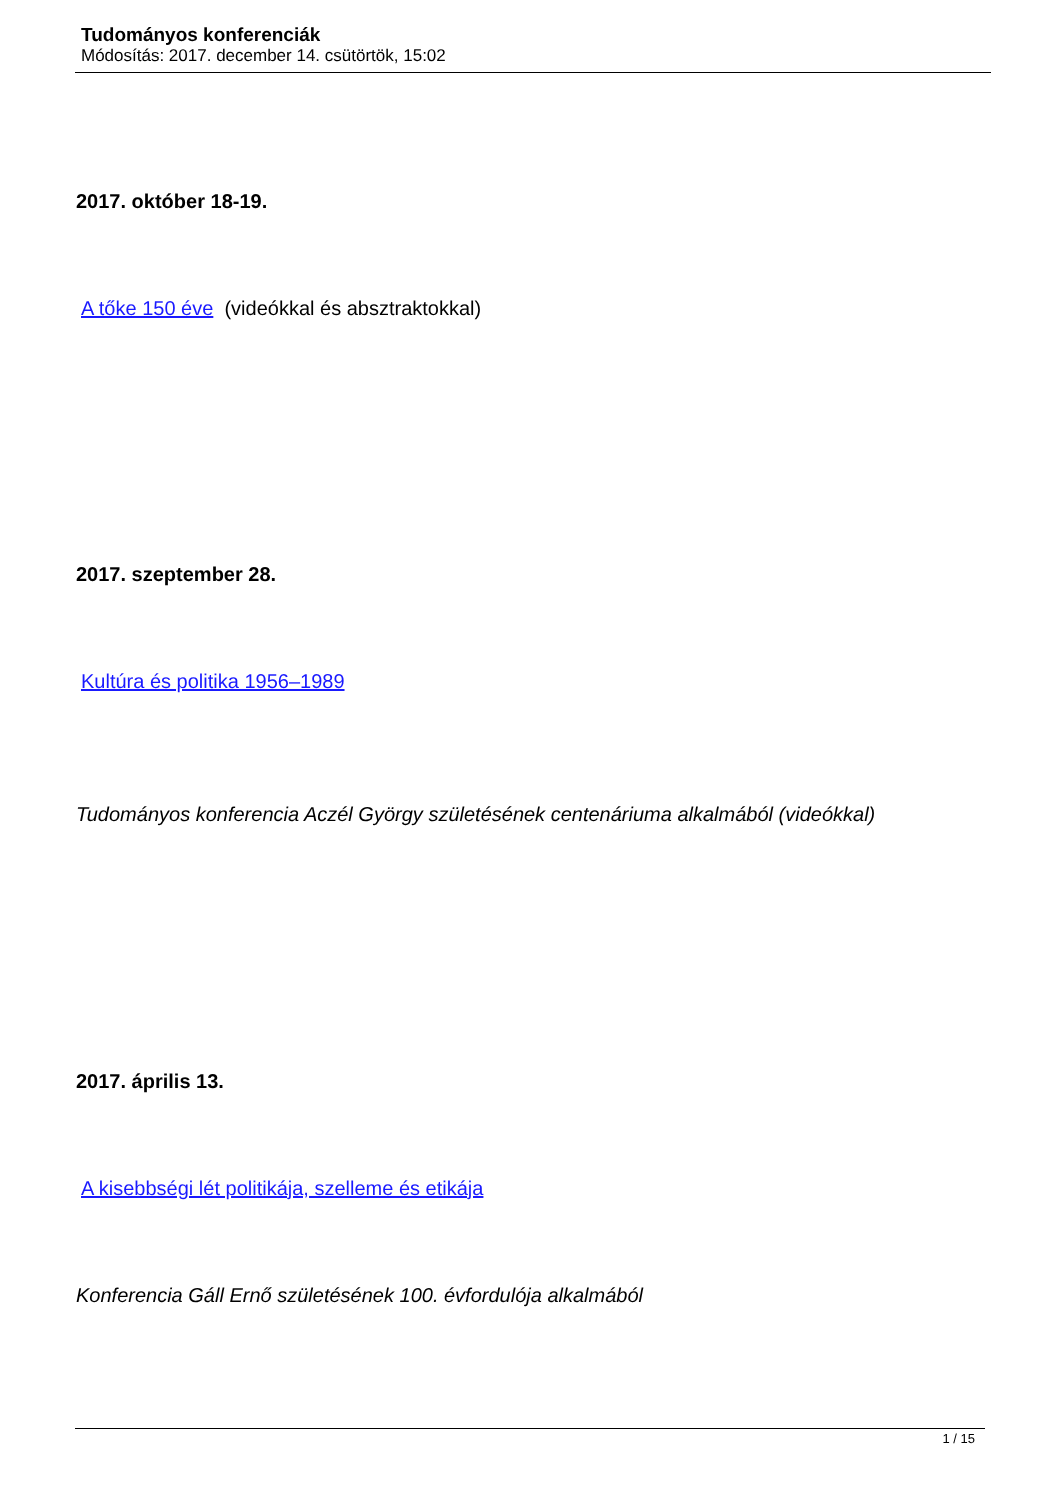Tudományos konferenciák
Módosítás: 2017. december 14. csütörtök, 15:02
2017. október 18-19.
A tőke 150 éve (videókkal és absztraktokkal)
2017. szeptember 28.
Kultúra és politika 1956–1989
Tudományos konferencia Aczél György születésének centenáriuma alkalmából (videókkal)
2017. április 13.
A kisebbségi lét politikája, szelleme és etikája
Konferencia Gáll Ernő születésének 100. évfordulója alkalmából
1 / 15